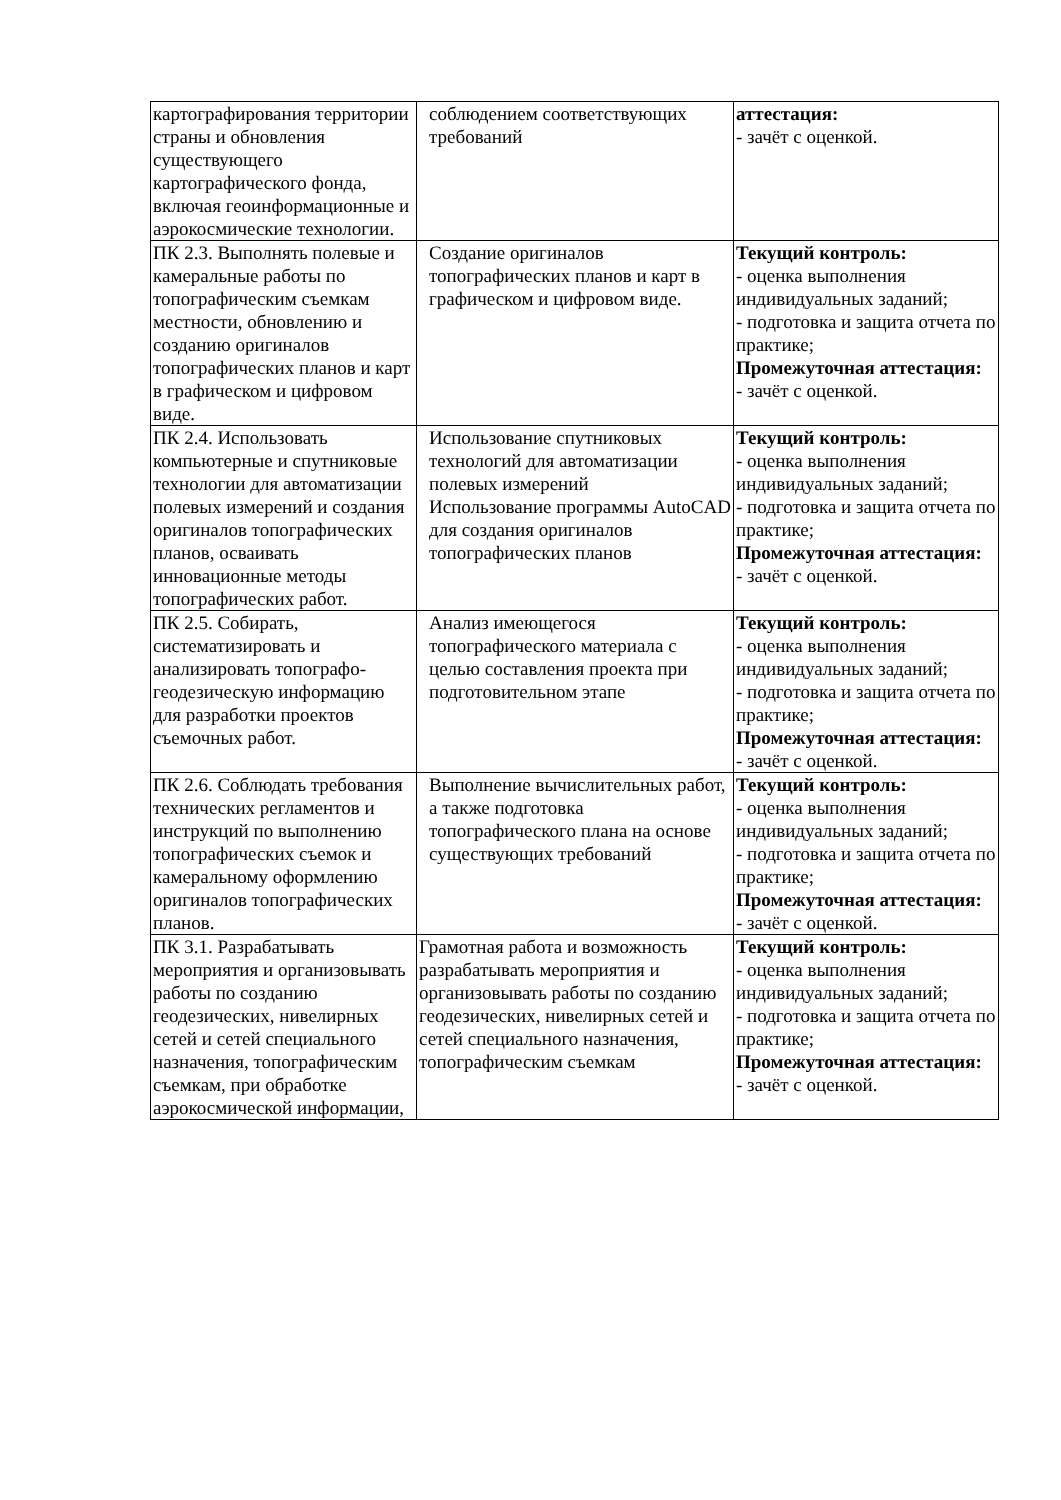| картографирования территории страны и обновления существующего картографического фонда, включая геоинформационные и аэрокосмические технологии. | соблюдением соответствующих требований | аттестация: - зачёт с оценкой. |
| ПК 2.3. Выполнять полевые и камеральные работы по топографическим съемкам местности, обновлению и созданию оригиналов топографических планов и карт в графическом и цифровом виде. | Создание оригиналов топографических планов и карт в графическом и цифровом виде. | Текущий контроль: - оценка выполнения индивидуальных заданий; - подготовка и защита отчета по практике; Промежуточная аттестация: - зачёт с оценкой. |
| ПК 2.4. Использовать компьютерные и спутниковые технологии для автоматизации полевых измерений и создания оригиналов топографических планов, осваивать инновационные методы топографических работ. | Использование спутниковых технологий для автоматизации полевых измерений Использование программы AutoCAD для создания оригиналов топографических планов | Текущий контроль: - оценка выполнения индивидуальных заданий; - подготовка и защита отчета по практике; Промежуточная аттестация: - зачёт с оценкой. |
| ПК 2.5. Собирать, систематизировать и анализировать топографо-геодезическую информацию для разработки проектов съемочных работ. | Анализ имеющегося топографического материала с целью составления проекта при подготовительном этапе | Текущий контроль: - оценка выполнения индивидуальных заданий; - подготовка и защита отчета по практике; Промежуточная аттестация: - зачёт с оценкой. |
| ПК 2.6. Соблюдать требования технических регламентов и инструкций по выполнению топографических съемок и камеральному оформлению оригиналов топографических планов. | Выполнение вычислительных работ, а также подготовка топографического плана на основе существующих требований | Текущий контроль: - оценка выполнения индивидуальных заданий; - подготовка и защита отчета по практике; Промежуточная аттестация: - зачёт с оценкой. |
| ПК 3.1. Разрабатывать мероприятия и организовывать работы по созданию геодезических, нивелирных сетей и сетей специального назначения, топографическим съемкам, при обработке аэрокосмической информации, | Грамотная работа и возможность разрабатывать мероприятия и организовывать работы по созданию геодезических, нивелирных сетей и сетей специального назначения, топографическим съемкам | Текущий контроль: - оценка выполнения индивидуальных заданий; - подготовка и защита отчета по практике; Промежуточная аттестация: - зачёт с оценкой. |